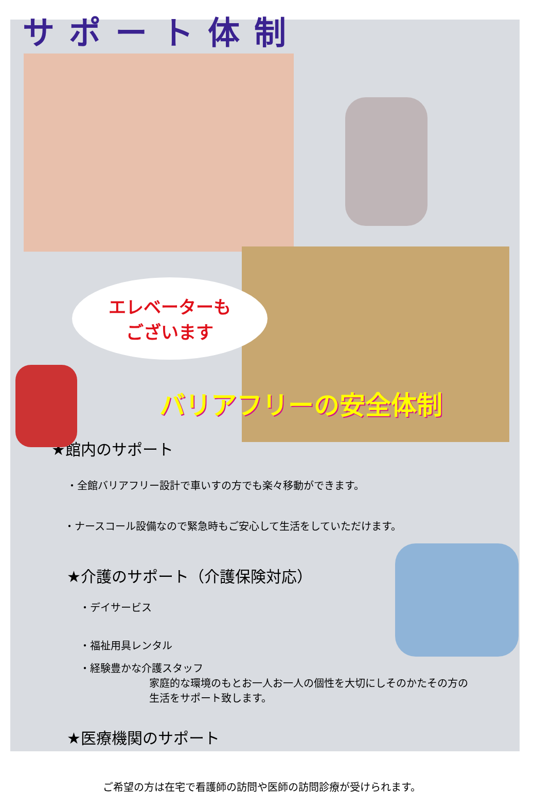サポート体制
エレベーターも
ございます
バリアフリーの安全体制
★館内のサポート
・全館バリアフリー設計で車いすの方でも楽々移動ができます。
・ナースコール設備なので緊急時もご安心して生活をしていただけます。
★介護のサポート（介護保険対応）
・デイサービス
・福祉用具レンタル
・経験豊かな介護スタッフ
家庭的な環境のもとお一人お一人の個性を大切にしそのかたその方の
生活をサポート致します。
★医療機関のサポート
ご希望の方は在宅で看護師の訪問や医師の訪問診療が受けられます。